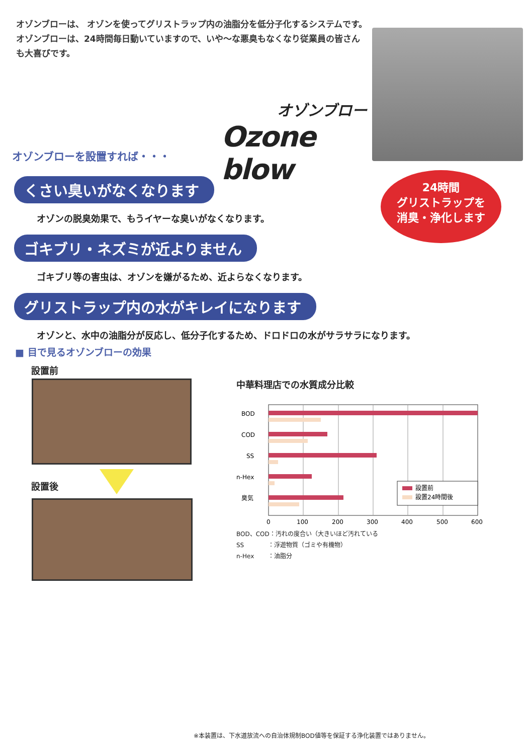オゾンブローは、 オゾンを使ってグリストラップ内の油脂分を低分子化するシステムです。オゾンブローは、24時間毎日動いていますので、いや～な悪臭もなくなり従業員の皆さんも大喜びです。
オゾンブロー
Ozone blow
オゾンブローを設置すれば・・・
24時間
グリストラップを
消臭・浄化します
くさい臭いがなくなります
オゾンの脱臭効果で、もうイヤーな臭いがなくなります。
ゴキブリ・ネズミが近よりません
ゴキブリ等の害虫は、オゾンを嫌がるため、近よらなくなります。
グリストラップ内の水がキレイになります
オゾンと、水中の油脂分が反応し、低分子化するため、ドロドロの水がサラサラになります。
■ 目で見るオゾンブローの効果
設置前
設置後
中華料理店での水質成分比較
BOD
COD
SS
n-Hex
臭気
設置前
設置24時間後
0
100
200
300
400
500
600
BOD、COD：汚れの度合い（大きいほど汚れている
SS　　　　：浮遊物質（ゴミや有機物）
n-Hex　　 ：油脂分
※本装置は、下水道放流への自治体規制BOD値等を保証する浄化装置ではありません。